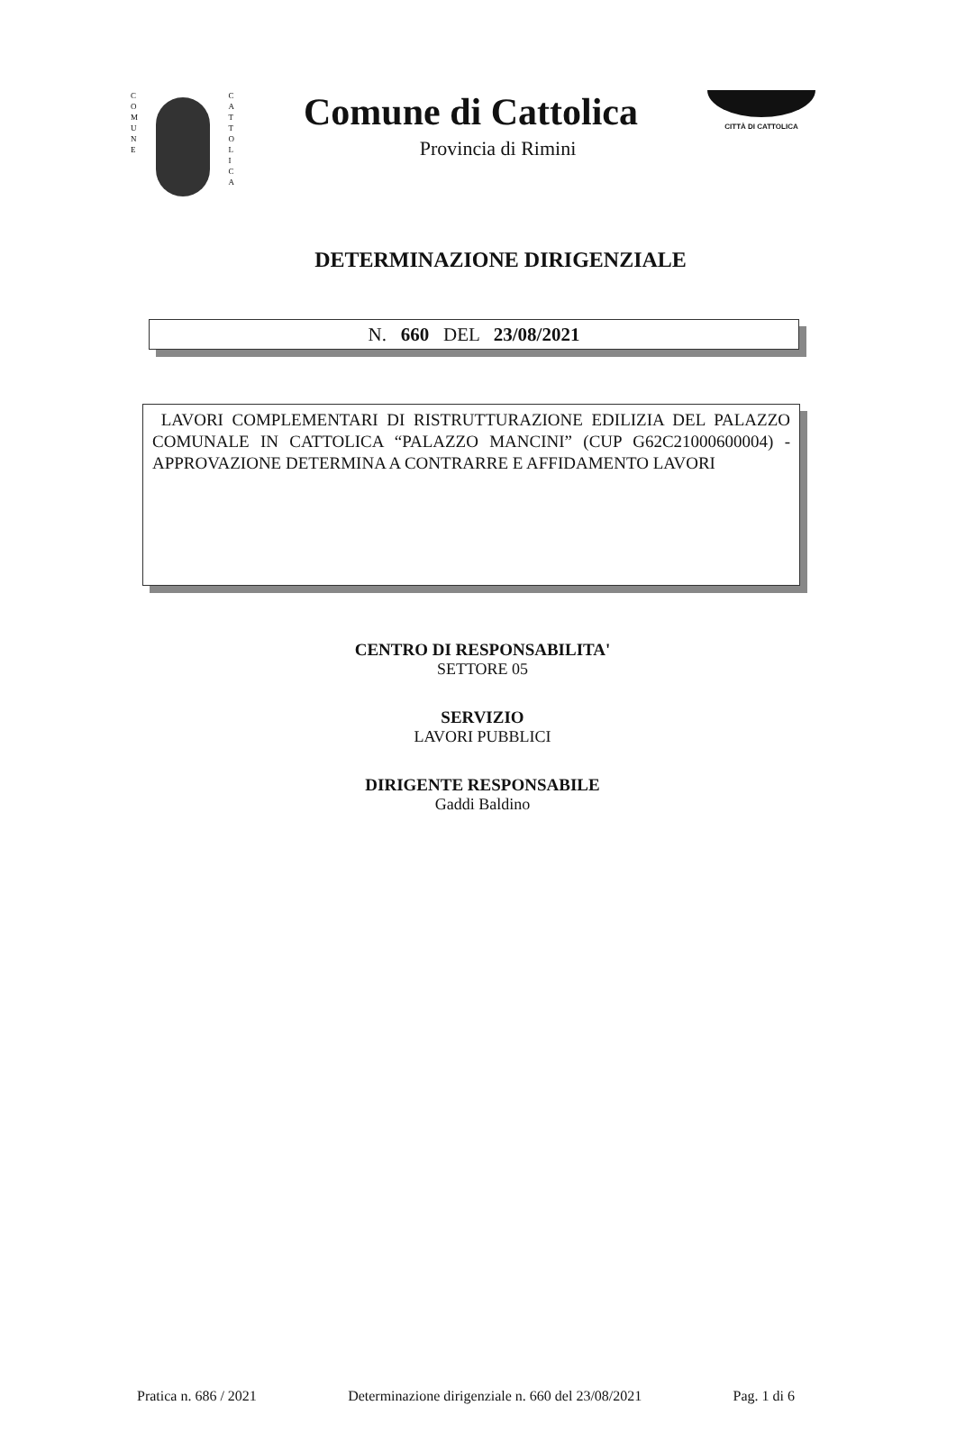C
O
M
U
N
E
C
A
T
T
O
L
I
C
A
Comune di Cattolica
Provincia di Rimini
CITTÀ DI CATTOLICA
DETERMINAZIONE DIRIGENZIALE
N. 660 DEL 23/08/2021
LAVORI COMPLEMENTARI DI RISTRUTTURAZIONE EDILIZIA DEL PALAZZO COMUNALE IN CATTOLICA “PALAZZO MANCINI” (CUP G62C21000600004) - APPROVAZIONE DETERMINA A CONTRARRE E AFFIDAMENTO LAVORI
CENTRO DI RESPONSABILITA'
SETTORE 05
SERVIZIO
LAVORI PUBBLICI
DIRIGENTE RESPONSABILE
Gaddi Baldino
Pratica n. 686 / 2021 Determinazione dirigenziale n. 660 del 23/08/2021 Pag. 1 di 6